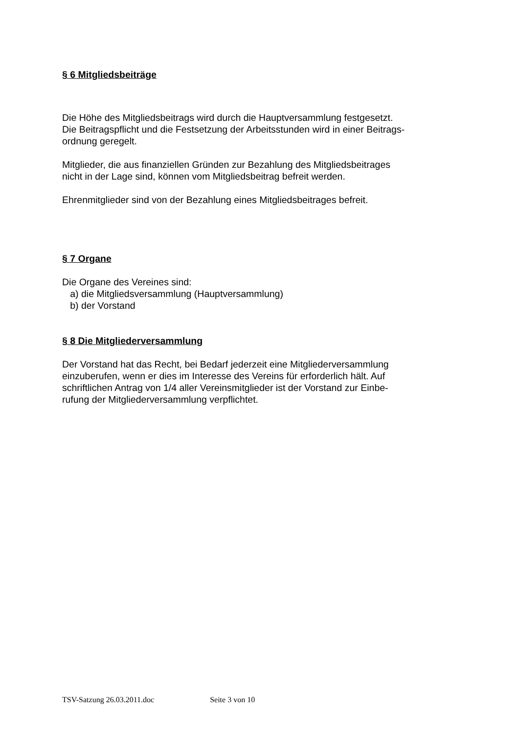§ 6 Mitgliedsbeiträge
Die Höhe des Mitgliedsbeitrags wird durch die Hauptversammlung festgesetzt.
Die Beitragspflicht und die Festsetzung der Arbeitsstunden wird in einer Beitrags-
ordnung geregelt.
Mitglieder, die aus finanziellen Gründen zur Bezahlung des Mitgliedsbeitrages
nicht in der Lage sind, können vom Mitgliedsbeitrag befreit werden.
Ehrenmitglieder sind von der Bezahlung eines Mitgliedsbeitrages befreit.
§ 7 Organe
Die Organe des Vereines sind:
a) die Mitgliedsversammlung (Hauptversammlung)
b) der Vorstand
§ 8 Die Mitgliederversammlung
Der Vorstand hat das Recht, bei Bedarf jederzeit eine Mitgliederversammlung
einzuberufen, wenn er dies im Interesse des Vereins für erforderlich hält. Auf
schriftlichen Antrag von 1/4 aller Vereinsmitglieder ist der Vorstand zur Einbe-
rufung der Mitgliederversammlung verpflichtet.
TSV-Satzung 26.03.2011.doc Seite 3 von 10